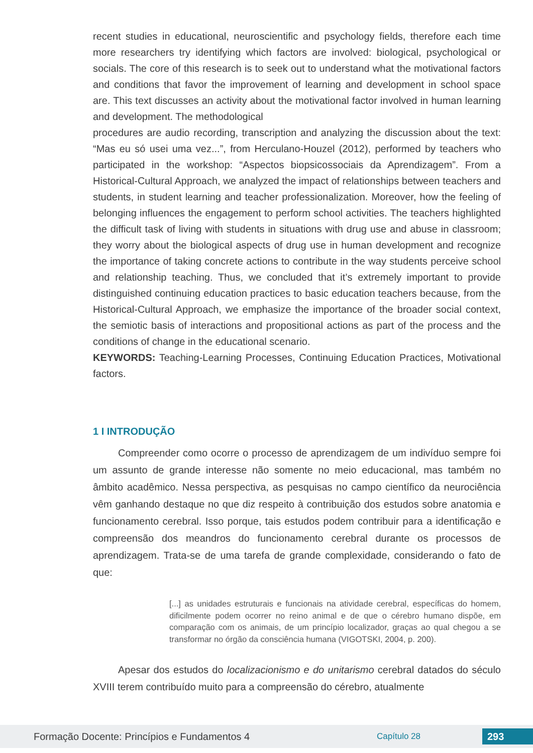recent studies in educational, neuroscientific and psychology fields, therefore each time more researchers try identifying which factors are involved: biological, psychological or socials. The core of this research is to seek out to understand what the motivational factors and conditions that favor the improvement of learning and development in school space are. This text discusses an activity about the motivational factor involved in human learning and development. The methodological
procedures are audio recording, transcription and analyzing the discussion about the text: “Mas eu só usei uma vez...”, from Herculano-Houzel (2012), performed by teachers who participated in the workshop: “Aspectos biopsicossociais da Aprendizagem”. From a Historical-Cultural Approach, we analyzed the impact of relationships between teachers and students, in student learning and teacher professionalization. Moreover, how the feeling of belonging influences the engagement to perform school activities. The teachers highlighted the difficult task of living with students in situations with drug use and abuse in classroom; they worry about the biological aspects of drug use in human development and recognize the importance of taking concrete actions to contribute in the way students perceive school and relationship teaching. Thus, we concluded that it’s extremely important to provide distinguished continuing education practices to basic education teachers because, from the Historical-Cultural Approach, we emphasize the importance of the broader social context, the semiotic basis of interactions and propositional actions as part of the process and the conditions of change in the educational scenario.
KEYWORDS: Teaching-Learning Processes, Continuing Education Practices, Motivational factors.
1 I INTRODUÇÃO
Compreender como ocorre o processo de aprendizagem de um indivíduo sempre foi um assunto de grande interesse não somente no meio educacional, mas também no âmbito acadêmico. Nessa perspectiva, as pesquisas no campo científico da neurociência vêm ganhando destaque no que diz respeito à contribuição dos estudos sobre anatomia e funcionamento cerebral. Isso porque, tais estudos podem contribuir para a identificação e compreensão dos meandros do funcionamento cerebral durante os processos de aprendizagem. Trata-se de uma tarefa de grande complexidade, considerando o fato de que:
[...] as unidades estruturais e funcionais na atividade cerebral, específicas do homem, dificilmente podem ocorrer no reino animal e de que o cérebro humano dispõe, em comparação com os animais, de um princípio localizador, graças ao qual chegou a se transformar no órgão da consciência humana (VIGOTSKI, 2004, p. 200).
Apesar dos estudos do localizacionismo e do unitarismo cerebral datados do século XVIII terem contribuído muito para a compreensão do cérebro, atualmente
Formação Docente: Princípios e Fundamentos 4 Capítulo 28 293